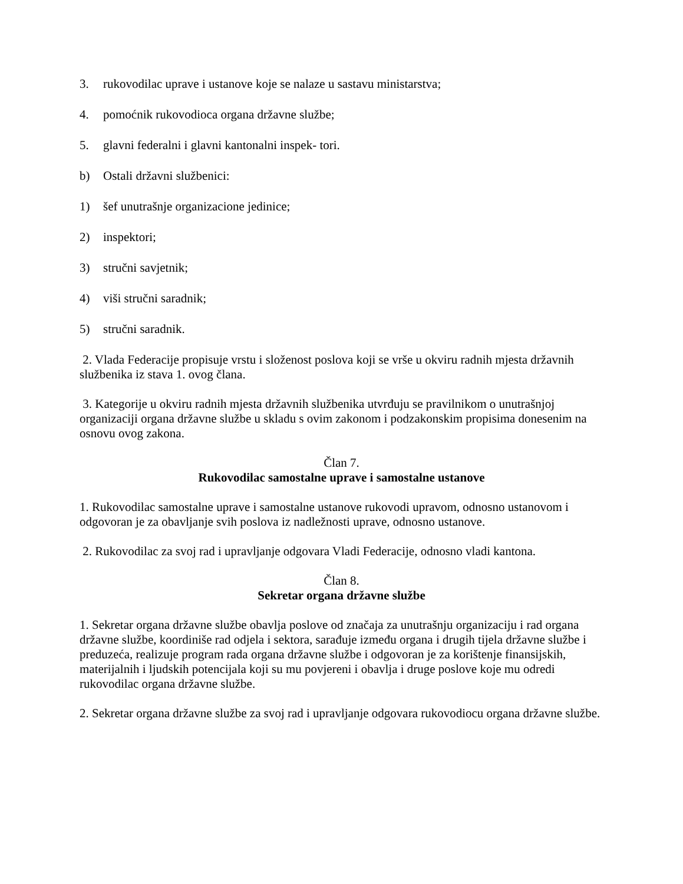3. rukovodilac uprave i ustanove koje se nalaze u sastavu ministarstva;
4. pomoćnik rukovodioca organa državne službe;
5. glavni federalni i glavni kantonalni inspek- tori.
b) Ostali državni službenici:
1) šef unutrašnje organizacione jedinice;
2) inspektori;
3) stručni savjetnik;
4) viši stručni saradnik;
5) stručni saradnik.
2. Vlada Federacije propisuje vrstu i složenost poslova koji se vrše u okviru radnih mjesta državnih službenika iz stava 1. ovog člana.
3. Kategorije u okviru radnih mjesta državnih službenika utvrđuju se pravilnikom o unutrašnjoj organizaciji organa državne službe u skladu s ovim zakonom i podzakonskim propisima donesenim na osnovu ovog zakona.
Član 7.
Rukovodilac samostalne uprave i samostalne ustanove
1. Rukovodilac samostalne uprave i samostalne ustanove rukovodi upravom, odnosno ustanovom i odgovoran je za obavljanje svih poslova iz nadležnosti uprave, odnosno ustanove.
2. Rukovodilac za svoj rad i upravljanje odgovara Vladi Federacije, odnosno vladi kantona.
Član 8.
Sekretar organa državne službe
1. Sekretar organa državne službe obavlja poslove od značaja za unutrašnju organizaciju i rad organa državne službe, koordiniše rad odjela i sektora, sarađuje između organa i drugih tijela državne službe i preduzeća, realizuje program rada organa državne službe i odgovoran je za korištenje finansijskih, materijalnih i ljudskih potencijala koji su mu povjereni i obavlja i druge poslove koje mu odredi rukovodilac organa državne službe.
2. Sekretar organa državne službe za svoj rad i upravljanje odgovara rukovodiocu organa državne službe.